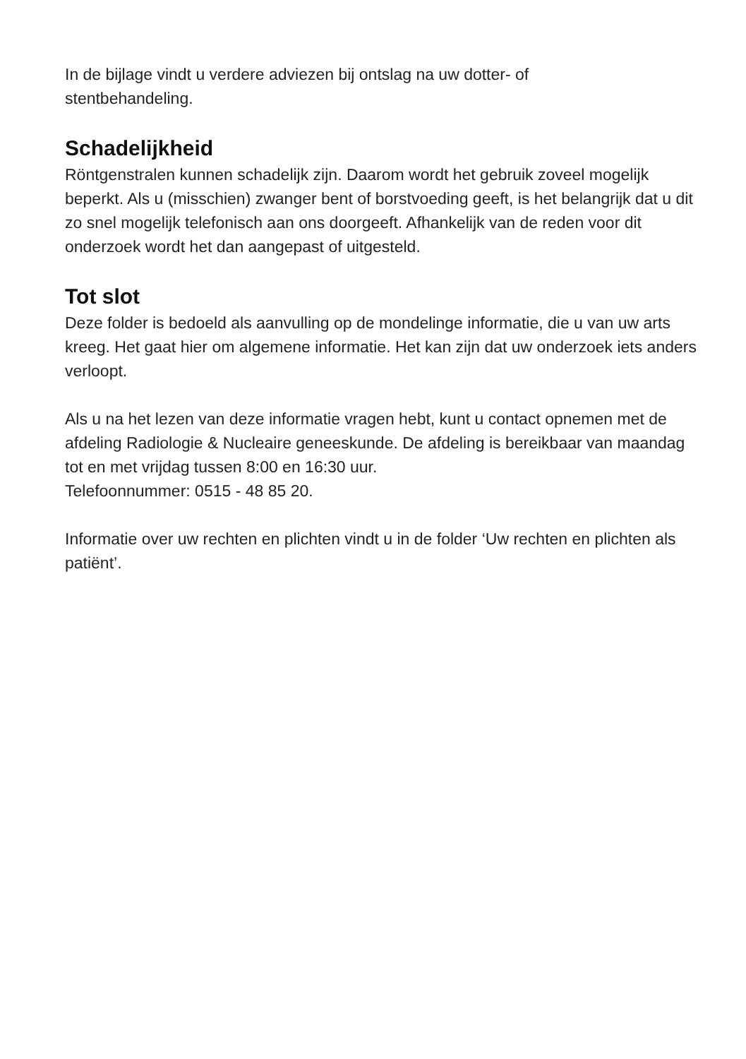In de bijlage vindt u verdere adviezen bij ontslag na uw dotter- of
stentbehandeling.
Schadelijkheid
Röntgenstralen kunnen schadelijk zijn. Daarom wordt het gebruik zoveel mogelijk beperkt. Als u (misschien) zwanger bent of borstvoeding geeft, is het belangrijk dat u dit zo snel mogelijk telefonisch aan ons doorgeeft. Afhankelijk van de reden voor dit onderzoek wordt het dan aangepast of uitgesteld.
Tot slot
Deze folder is bedoeld als aanvulling op de mondelinge informatie, die u van uw arts kreeg. Het gaat hier om algemene informatie. Het kan zijn dat uw onderzoek iets anders verloopt.
Als u na het lezen van deze informatie vragen hebt, kunt u contact opnemen met de afdeling Radiologie & Nucleaire geneeskunde. De afdeling is bereikbaar van maandag tot en met vrijdag tussen 8:00 en 16:30 uur.
Telefoonnummer: 0515 - 48 85 20.
Informatie over uw rechten en plichten vindt u in de folder ‘Uw rechten en plichten als patiënt’.